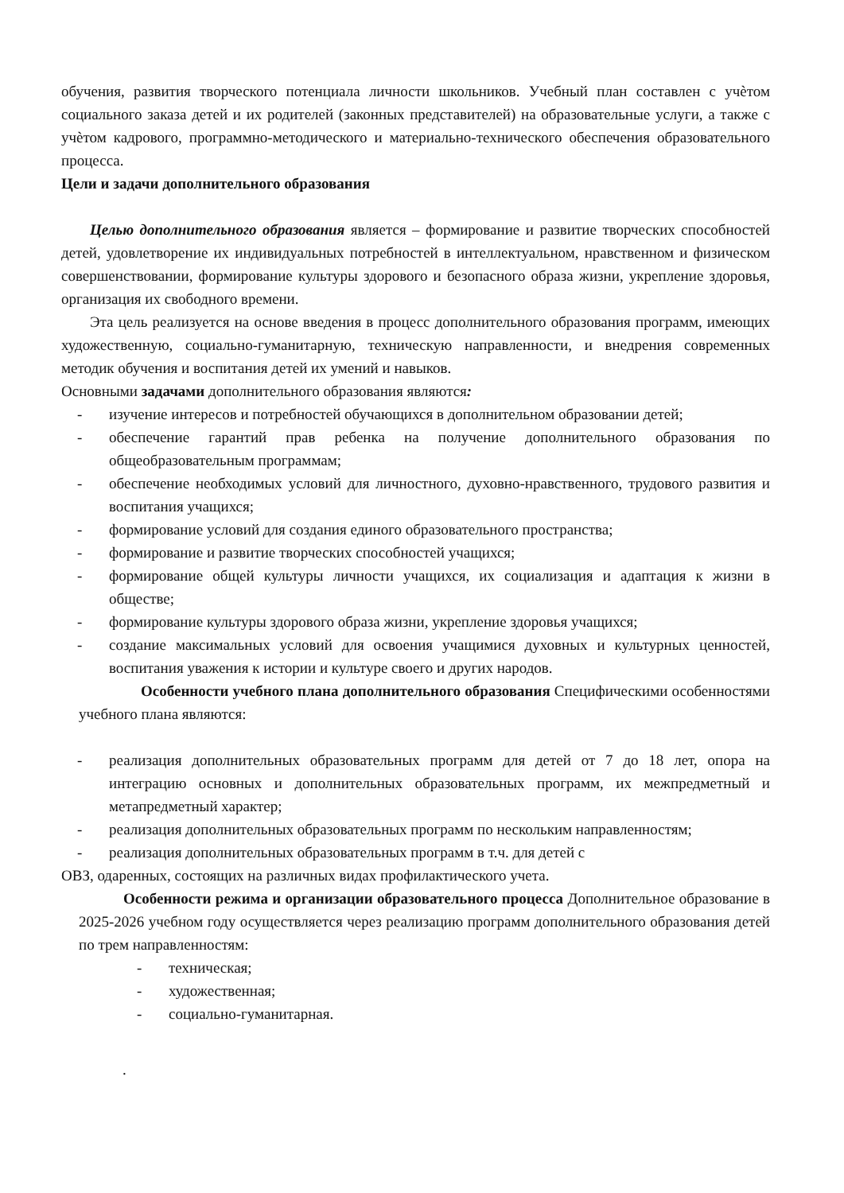обучения, развития творческого потенциала личности школьников. Учебный план составлен с учѐтом социального заказа детей и их родителей (законных представителей) на образовательные услуги, а также с учѐтом кадрового, программно-методического и материально-технического обеспечения образовательного процесса.
Цели и задачи дополнительного образования
Целью дополнительного образования является – формирование и развитие творческих способностей детей, удовлетворение их индивидуальных потребностей в интеллектуальном, нравственном и физическом совершенствовании, формирование культуры здорового и безопасного образа жизни, укрепление здоровья, организация их свободного времени.
Эта цель реализуется на основе введения в процесс дополнительного образования программ, имеющих художественную, социально-гуманитарную, техническую направленности, и внедрения современных методик обучения и воспитания детей их умений и навыков.
Основными задачами дополнительного образования являются:
- изучение интересов и потребностей обучающихся в дополнительном образовании детей;
- обеспечение гарантий прав ребенка на получение дополнительного образования по общеобразовательным программам;
- обеспечение необходимых условий для личностного, духовно-нравственного, трудового развития и воспитания учащихся;
- формирование условий для создания единого образовательного пространства;
- формирование и развитие творческих способностей учащихся;
- формирование общей культуры личности учащихся, их социализация и адаптация к жизни в обществе;
- формирование культуры здорового образа жизни, укрепление здоровья учащихся;
- создание максимальных условий для освоения учащимися духовных и культурных ценностей, воспитания уважения к истории и культуре своего и других народов.
Особенности учебного плана дополнительного образования Специфическими особенностями учебного плана являются:
- реализация дополнительных образовательных программ для детей от 7 до 18 лет, опора на интеграцию основных и дополнительных образовательных программ, их межпредметный и метапредметный характер;
- реализация дополнительных образовательных программ по нескольким направленностям;
- реализация дополнительных образовательных программ в т.ч. для детей с
ОВЗ, одаренных, состоящих на различных видах профилактического учета.
Особенности режима и организации образовательного процесса Дополнительное образование в 2025-2026 учебном году осуществляется через реализацию программ дополнительного образования детей по трем направленностям:
- техническая;
- художественная;
- социально-гуманитарная.
.